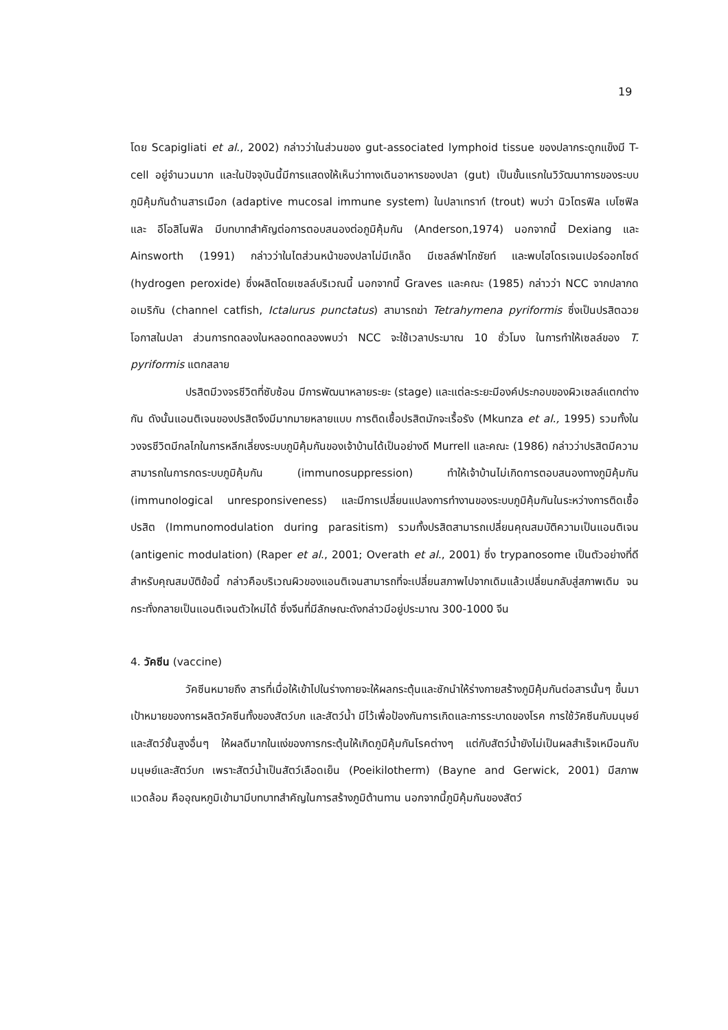19
โดย Scapigliati et al., 2002) กล่าวว่าในส่วนของ gut-associated lymphoid tissue ของปลากระดูกแข็งมี T-cell อยู่จำนวนมาก และในปัจจุบันนี้มีการแสดงให้เห็นว่าทางเดินอาหารของปลา (gut) เป็นขั้นแรกในวิวัฒนาการของระบบภูมิคุ้มกันด้านสารเมือก (adaptive mucosal immune system) ในปลาเทราท์ (trout) พบว่า นิวโตรฟิล เบโซฟิล และ อีโอสิโนฟิล มีบทบาทสำคัญต่อการตอบสนองต่อภูมิคุ้มกัน (Anderson,1974) นอกจากนี้ Dexiang และ Ainsworth (1991) กล่าวว่าในไตส่วนหน้าของปลาไม่มีเกล็ด มีเซลล์ฟาโกซัยท์ และพบไฮโดรเจนเปอร์ออกไซด์ (hydrogen peroxide) ซึ่งผลิตโดยเซลล์บริเวณนี้ นอกจากนี้ Graves และคณะ (1985) กล่าวว่า NCC จากปลากดอเมริกัน (channel catfish, Ictalurus punctatus) สามารถฆ่า Tetrahymena pyriformis ซึ่งเป็นปรสิตฉวยโอกาสในปลา ส่วนการทดลองในหลอดทดลองพบว่า NCC จะใช้เวลาประมาณ 10 ชั่วโมง ในการทำให้เซลล์ของ T. pyriformis แตกสลาย
ปรสิตมีวงจรชีวิตที่ซับซ้อน มีการพัฒนาหลายระยะ (stage) และแต่ละระยะมีองค์ประกอบของผิวเซลล์แตกต่างกัน ดังนั้นแอนติเจนของปรสิตจึงมีมากมายหลายแบบ การติดเชื้อปรสิตมักจะเรื้อรัง (Mkunza et al., 1995) รวมทั้งในวงจรชีวิตมีกลไกในการหลีกเลี่ยงระบบภูมิคุ้มกันของเจ้าบ้านได้เป็นอย่างดี Murrell และคณะ (1986) กล่าวว่าปรสิตมีความสามารถในการกดระบบภูมิคุ้มกัน (immunosuppression) ทำให้เจ้าบ้านไม่เกิดการตอบสนองทางภูมิคุ้มกัน (immunological unresponsiveness) และมีการเปลี่ยนแปลงการทำงานของระบบภูมิคุ้มกันในระหว่างการติดเชื้อปรสิต (Immunomodulation during parasitism) รวมทั้งปรสิตสามารถเปลี่ยนคุณสมบัติความเป็นแอนติเจน (antigenic modulation) (Raper et al., 2001; Overath et al., 2001) ซึ่ง trypanosome เป็นตัวอย่างที่ดีสำหรับคุณสมบัติข้อนี้ กล่าวคือบริเวณผิวของแอนติเจนสามารถที่จะเปลี่ยนสภาพไปจากเดิมแล้วเปลี่ยนกลับสู่สภาพเดิม จนกระทั่งกลายเป็นแอนติเจนตัวใหม่ได้ ซึ่งจีนที่มีลักษณะดังกล่าวมีอยู่ประมาณ 300-1000 จีน
4. วัคซีน (vaccine)
วัคซีนหมายถึง สารที่เมื่อให้เข้าไปในร่างกายจะให้ผลกระตุ้นและชักนำให้ร่างกายสร้างภูมิคุ้มกันต่อสารนั้นๆ ขึ้นมา เป้าหมายของการผลิตวัคซีนทั้งของสัตว์บก และสัตว์น้ำ มีไว้เพื่อป้องกันการเกิดและการระบาดของโรค การใช้วัคซีนกับมนุษย์และสัตว์ชั้นสูงอื่นๆ ให้ผลดีมากในแง่ของการกระตุ้นให้เกิดภูมิคุ้มกันโรคต่างๆ แต่กับสัตว์น้ำยังไม่เป็นผลสำเร็จเหมือนกับมนุษย์และสัตว์บก เพราะสัตว์น้ำเป็นสัตว์เลือดเย็น (Poeikilotherm) (Bayne and Gerwick, 2001) มีสภาพแวดล้อม คืออุณหภูมิเข้ามามีบทบาทสำคัญในการสร้างภูมิต้านทาน นอกจากนี้ภูมิคุ้มกันของสัตว์